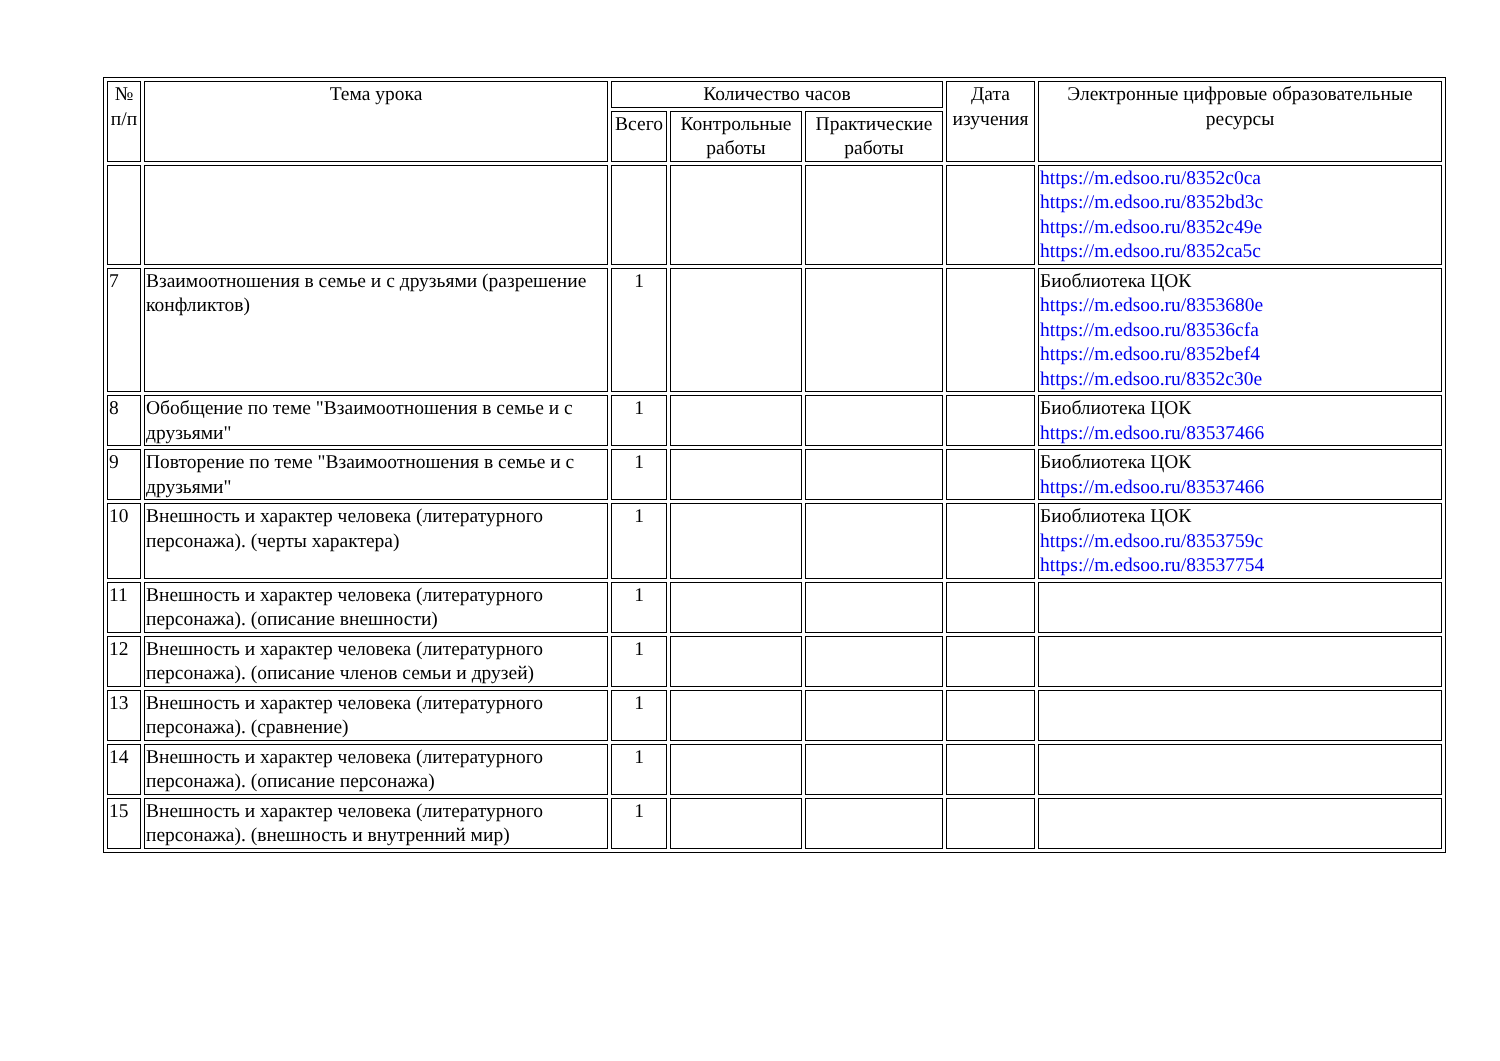| № п/п | Тема урока | Количество часов | | | Дата изучения | Электронные цифровые образовательные ресурсы |
| --- | --- | --- | --- | --- | --- | --- |
| | | Всего | Контрольные работы | Практические работы | | |
| | | | | | | https://m.edsoo.ru/8352c0ca https://m.edsoo.ru/8352bd3c https://m.edsoo.ru/8352c49e https://m.edsoo.ru/8352ca5c |
| 7 | Взаимоотношения в семье и с друзьями (разрешение конфликтов) | 1 | | | | Биоблиотека ЦОК https://m.edsoo.ru/8353680e https://m.edsoo.ru/83536cfa https://m.edsoo.ru/8352bef4 https://m.edsoo.ru/8352c30e |
| 8 | Обобщение по теме "Взаимоотношения в семье и с друзьями" | 1 | | | | Биоблиотека ЦОК https://m.edsoo.ru/83537466 |
| 9 | Повторение по теме "Взаимоотношения в семье и с друзьями" | 1 | | | | Биоблиотека ЦОК https://m.edsoo.ru/83537466 |
| 10 | Внешность и характер человека (литературного персонажа). (черты характера) | 1 | | | | Биоблиотека ЦОК https://m.edsoo.ru/8353759c https://m.edsoo.ru/83537754 |
| 11 | Внешность и характер человека (литературного персонажа). (описание внешности) | 1 | | | | |
| 12 | Внешность и характер человека (литературного персонажа). (описание членов семьи и друзей) | 1 | | | | |
| 13 | Внешность и характер человека (литературного персонажа). (сравнение) | 1 | | | | |
| 14 | Внешность и характер человека (литературного персонажа). (описание персонажа) | 1 | | | | |
| 15 | Внешность и характер человека (литературного персонажа). (внешность и внутренний мир) | 1 | | | | |